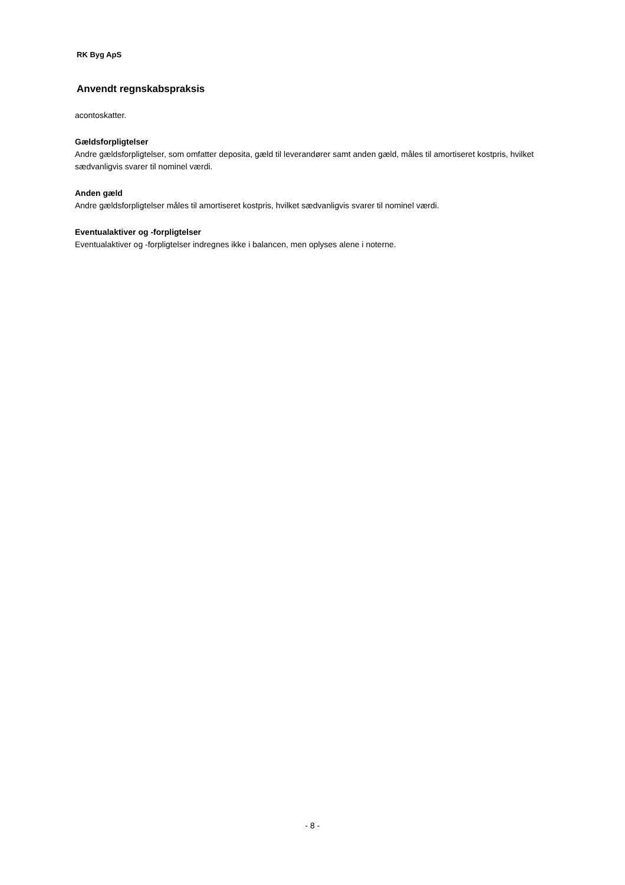RK Byg ApS
Anvendt regnskabspraksis
acontoskatter.
Gældsforpligtelser
Andre gældsforpligtelser, som omfatter deposita, gæld til leverandører samt anden gæld, måles til amortiseret kostpris, hvilket sædvanligvis svarer til nominel værdi.
Anden gæld
Andre gældsforpligtelser måles til amortiseret kostpris, hvilket sædvanligvis svarer til nominel værdi.
Eventualaktiver og -forpligtelser
Eventualaktiver og -forpligtelser indregnes ikke i balancen, men oplyses alene i noterne.
- 8 -